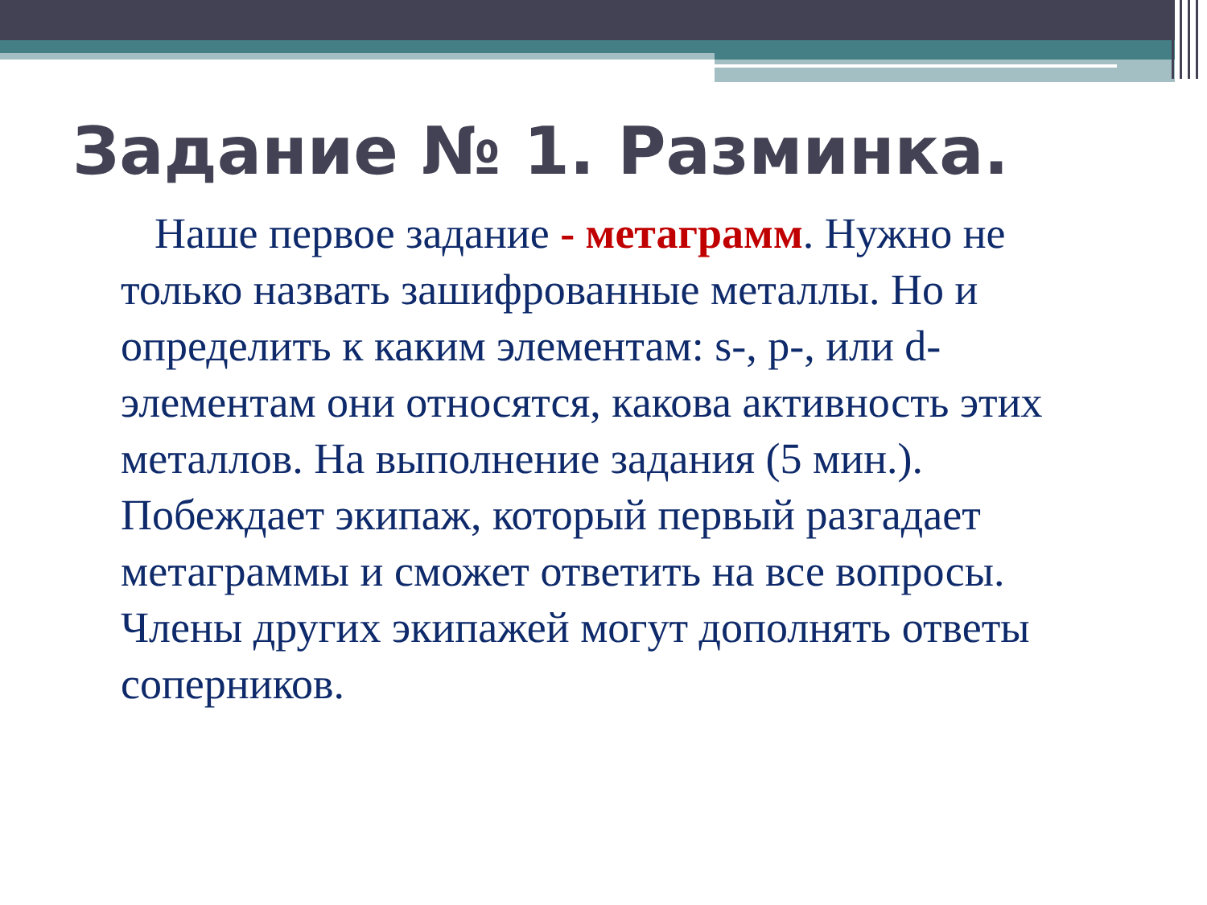Задание № 1. Разминка.
Наше первое задание - метаграмм. Нужно не только назвать зашифрованные металлы. Но и определить к каким элементам: s-, p-, или d-элементам они относятся, какова активность этих металлов. На выполнение задания (5 мин.). Побеждает экипаж, который первый разгадает метаграммы и сможет ответить на все вопросы. Члены других экипажей могут дополнять ответы соперников.